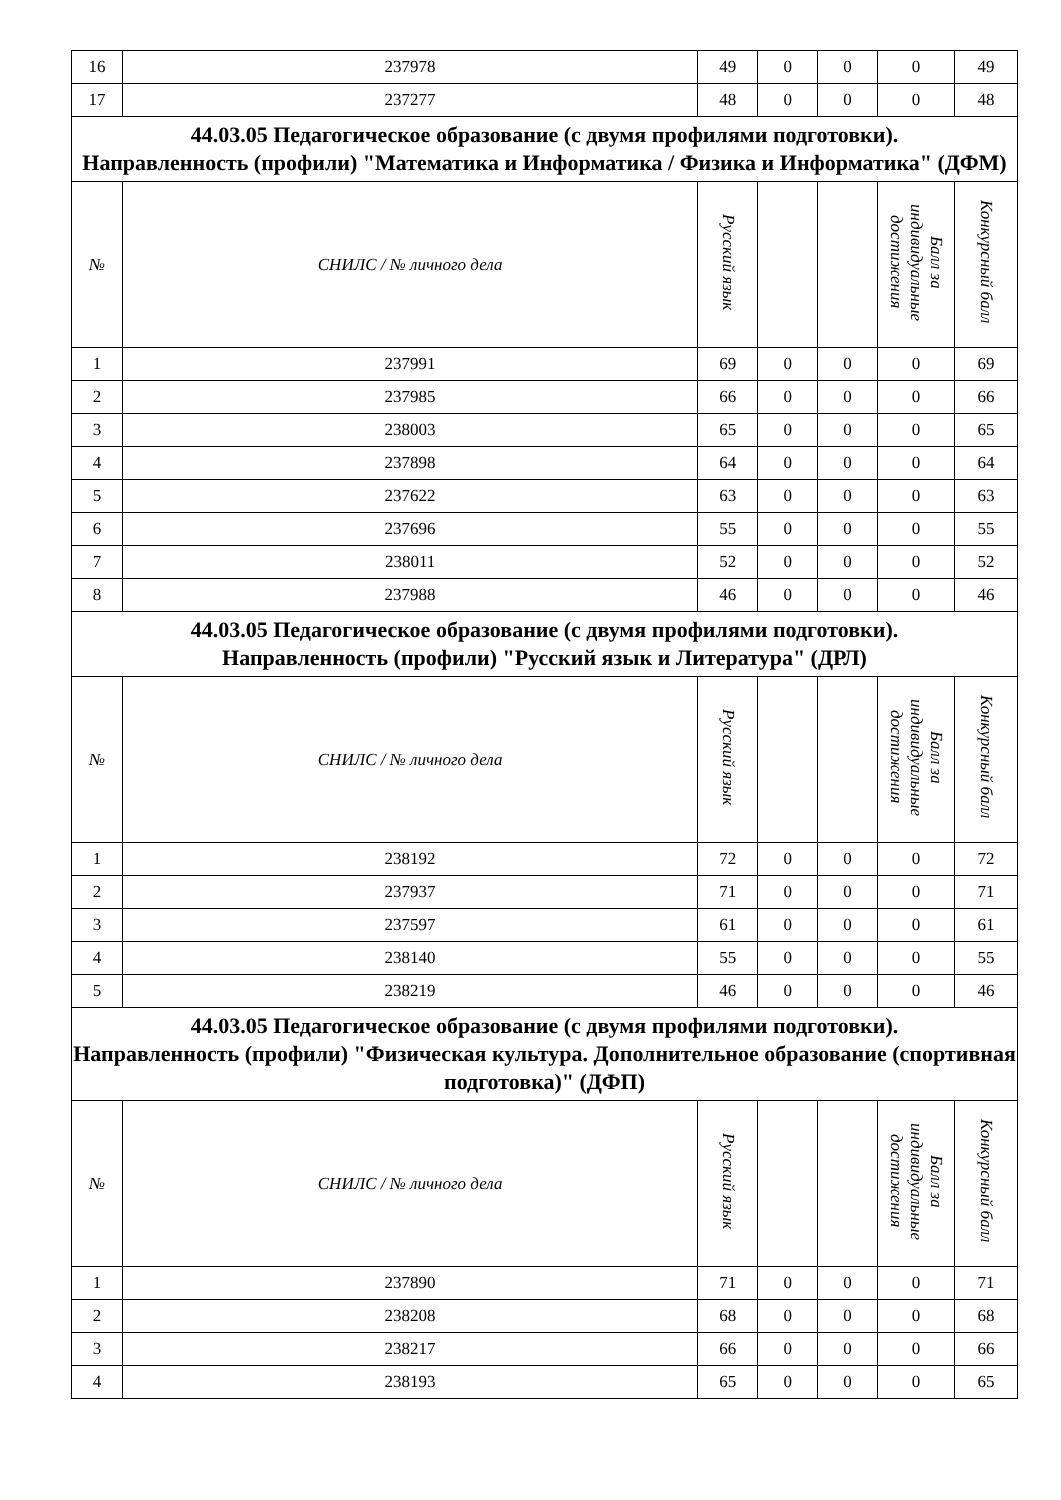| 16 | 237978 | 49 | 0 | 0 | 0 | 49 |
| 17 | 237277 | 48 | 0 | 0 | 0 | 48 |
| 44.03.05 Педагогическое образование (с двумя профилями подготовки). Направленность (профили) "Математика и Информатика / Физика и Информатика" (ДФМ) | | | | | | |
| № | СНИЛС / № личного дела | Русский язык | | | Балл за индивидуальные достижения | Конкурсный балл |
| 1 | 237991 | 69 | 0 | 0 | 0 | 69 |
| 2 | 237985 | 66 | 0 | 0 | 0 | 66 |
| 3 | 238003 | 65 | 0 | 0 | 0 | 65 |
| 4 | 237898 | 64 | 0 | 0 | 0 | 64 |
| 5 | 237622 | 63 | 0 | 0 | 0 | 63 |
| 6 | 237696 | 55 | 0 | 0 | 0 | 55 |
| 7 | 238011 | 52 | 0 | 0 | 0 | 52 |
| 8 | 237988 | 46 | 0 | 0 | 0 | 46 |
| 44.03.05 Педагогическое образование (с двумя профилями подготовки). Направленность (профили) "Русский язык и Литература" (ДРЛ) | | | | | | |
| № | СНИЛС / № личного дела | Русский язык | | | Балл за индивидуальные достижения | Конкурсный балл |
| 1 | 238192 | 72 | 0 | 0 | 0 | 72 |
| 2 | 237937 | 71 | 0 | 0 | 0 | 71 |
| 3 | 237597 | 61 | 0 | 0 | 0 | 61 |
| 4 | 238140 | 55 | 0 | 0 | 0 | 55 |
| 5 | 238219 | 46 | 0 | 0 | 0 | 46 |
| 44.03.05 Педагогическое образование (с двумя профилями подготовки). Направленность (профили) "Физическая культура. Дополнительное образование (спортивная подготовка)" (ДФП) | | | | | | |
| № | СНИЛС / № личного дела | Русский язык | | | Балл за индивидуальные достижения | Конкурсный балл |
| 1 | 237890 | 71 | 0 | 0 | 0 | 71 |
| 2 | 238208 | 68 | 0 | 0 | 0 | 68 |
| 3 | 238217 | 66 | 0 | 0 | 0 | 66 |
| 4 | 238193 | 65 | 0 | 0 | 0 | 65 |